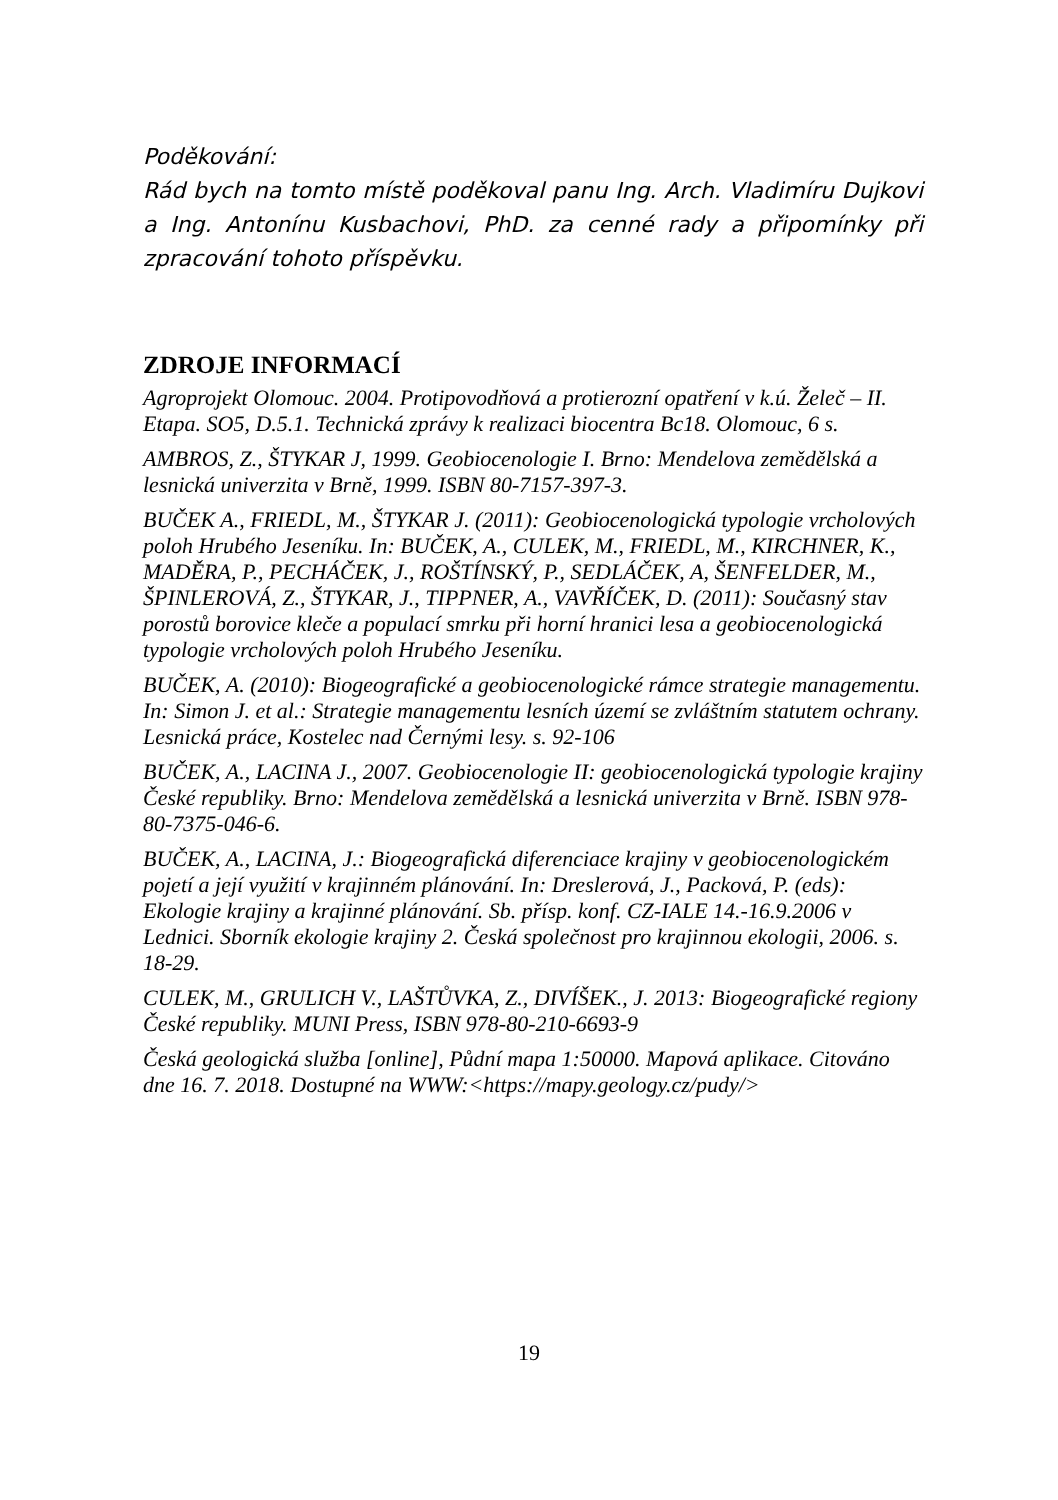Poděkování:
Rád bych na tomto místě poděkoval panu Ing. Arch. Vladimíru Dujkovi a Ing. Antonínu Kusbachovi, PhD. za cenné rady a připomínky při zpracování tohoto příspěvku.
ZDROJE INFORMACÍ
Agroprojekt Olomouc. 2004. Protipovodňová a protierozní opatření v k.ú. Želeč – II. Etapa. SO5, D.5.1. Technická zprávy k realizaci biocentra Bc18. Olomouc, 6 s.
AMBROS, Z., ŠTYKAR J, 1999. Geobiocenologie I. Brno: Mendelova zemědělská a lesnická univerzita v Brně, 1999. ISBN 80-7157-397-3.
BUČEK A., FRIEDL, M., ŠTYKAR J. (2011): Geobiocenologická typologie vrcholových poloh Hrubého Jeseníku. In: BUČEK, A., CULEK, M., FRIEDL, M., KIRCHNER, K., MADĚRA, P., PECHÁČEK, J., ROŠTÍNSKÝ, P., SEDLÁČEK, A, ŠENFELDER, M., ŠPINLEROVÁ, Z., ŠTYKAR, J., TIPPNER, A., VAVŘÍČEK, D. (2011): Současný stav porostů borovice kleče a populací smrku při horní hranici lesa a geobiocenologická typologie vrcholových poloh Hrubého Jeseníku.
BUČEK, A. (2010): Biogeografické a geobiocenologické rámce strategie managementu. In: Simon J. et al.: Strategie managementu lesních území se zvláštním statutem ochrany. Lesnická práce, Kostelec nad Černými lesy. s. 92-106
BUČEK, A., LACINA J., 2007. Geobiocenologie II: geobiocenologická typologie krajiny České republiky. Brno: Mendelova zemědělská a lesnická univerzita v Brně. ISBN 978-80-7375-046-6.
BUČEK, A., LACINA, J.: Biogeografická diferenciace krajiny v geobiocenologickém pojetí a její využití v krajinném plánování. In: Dreslerová, J., Packová, P. (eds): Ekologie krajiny a krajinné plánování. Sb. přísp. konf. CZ-IALE 14.-16.9.2006 v Lednici. Sborník ekologie krajiny 2. Česká společnost pro krajinnou ekologii, 2006. s. 18-29.
CULEK, M., GRULICH V., LAŠTŮVKA, Z., DIVÍŠEK., J. 2013: Biogeografické regiony České republiky. MUNI Press, ISBN 978-80-210-6693-9
Česká geologická služba [online], Půdní mapa 1:50000. Mapová aplikace. Citováno dne 16. 7. 2018. Dostupné na WWW:<https://mapy.geology.cz/pudy/>
19